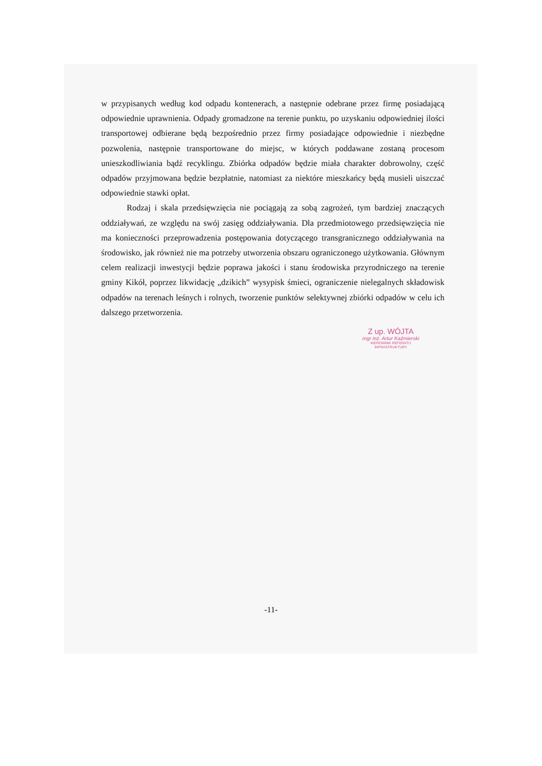w przypisanych według kod odpadu kontenerach, a następnie odebrane przez firmę posiadającą odpowiednie uprawnienia. Odpady gromadzone na terenie punktu, po uzyskaniu odpowiedniej ilości transportowej odbierane będą bezpośrednio przez firmy posiadające odpowiednie i niezbędne pozwolenia, następnie transportowane do miejsc, w których poddawane zostaną procesom unieszkodliwiania bądź recyklingu. Zbiórka odpadów będzie miała charakter dobrowolny, część odpadów przyjmowana będzie bezpłatnie, natomiast za niektóre mieszkańcy będą musieli uiszczać odpowiednie stawki opłat.
Rodzaj i skala przedsięwzięcia nie pociągają za sobą zagrożeń, tym bardziej znaczących oddziaływań, ze względu na swój zasięg oddziaływania. Dla przedmiotowego przedsięwzięcia nie ma konieczności przeprowadzenia postępowania dotyczącego transgranicznego oddziaływania na środowisko, jak również nie ma potrzeby utworzenia obszaru ograniczonego użytkowania. Głównym celem realizacji inwestycji będzie poprawa jakości i stanu środowiska przyrodniczego na terenie gminy Kikół, poprzez likwidację „dzikich” wysypisk śmieci, ograniczenie nielegalnych składowisk odpadów na terenach leśnych i rolnych, tworzenie punktów selektywnej zbiórki odpadów w celu ich dalszego przetworzenia.
Z up. WÓJTA
mgr inż. Artur Kaźmierski
KIEROWNIK REFERATU
INFRASTRUKTURY
-11-